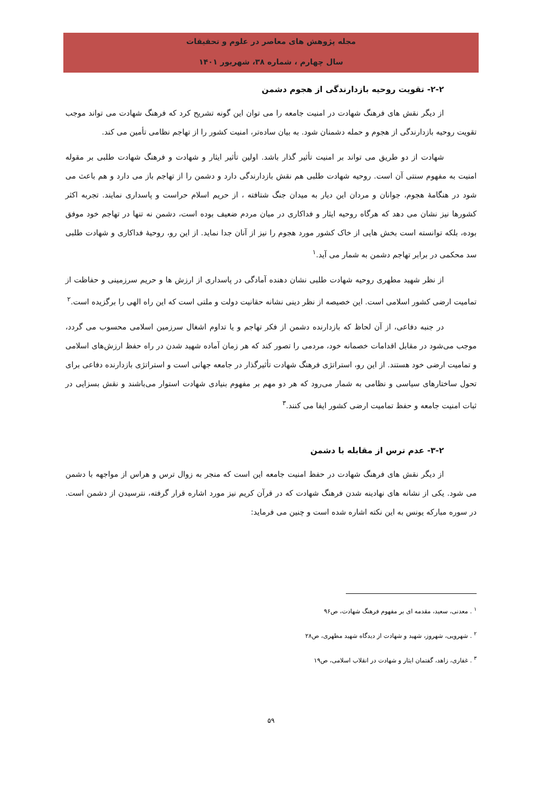مجله پژوهش های معاصر در علوم و تحقیقات
سال چهارم ، شماره ۳۸، شهریور ۱۴۰۱
۲-۲- تقویت روحیه بازدارندگی از هجوم دشمن
از دیگر نقش های فرهنگ شهادت در امنیت جامعه را می توان این گونه تشریح کرد که فرهنگ شهادت می تواند موجب تقویت روحیه بازدارندگی از هجوم و حمله دشمنان شود. به بیان ساده‌تر، امنیت کشور را از تهاجم نظامی تأمین می کند.
شهادت از دو طریق می تواند بر امنیت تأثیر گذار باشد. اولین تأثیر ایثار و شهادت و فرهنگ شهادت طلبی بر مقوله امنیت به مفهوم سنتی آن است. روحیه شهادت طلبی هم نقش بازدارندگی دارد و دشمن را از تهاجم باز می دارد و هم باعث می شود در هنگامهٔ هجوم، جوانان و مردان این دیار به میدان جنگ شتافته ، از حریم اسلام حراست و پاسداری نمایند. تجربه اکثر کشورها نیز نشان می دهد که هرگاه روحیه ایثار و فداکاری در میان مردم ضعیف بوده است، دشمن نه تنها در تهاجم خود موفق بوده، بلکه توانسته است بخش هایی از خاک کشور مورد هجوم را نیز از آنان جدا نماید. از این رو، روحیهٔ فداکاری و شهادت طلبی سد محکمی در برابر تهاجم دشمن به شمار می آید.<sup>۱</sup>
از نظر شهید مطهری روحیه شهادت طلبی نشان دهنده آمادگی در پاسداری از ارزش ها و حریم سرزمینی و حفاظت از تمامیت ارضی کشور اسلامی است. این خصیصه از نظر دینی نشانه حقانیت دولت و ملتی است که این راه الهی را برگزیده است.<sup>۲</sup>
در جنبه دفاعی، از آن لحاظ که بازدارنده دشمن از فکر تهاجم و یا تداوم اشغال سرزمین اسلامی محسوب می گردد، موجب می‌شود در مقابل اقدامات خصمانه خود، مردمی را تصور کند که هر زمان آماده شهید شدن در راه حفظ ارزش‌های اسلامی و تمامیت ارضی خود هستند. از این رو، استراتژی فرهنگ شهادت تأثیرگذار در جامعه جهانی است و استراتژی بازدارنده دفاعی برای تحول ساختارهای سیاسی و نظامی به شمار می‌رود که هر دو مهم بر مفهوم بنیادی شهادت استوار می‌باشند و نقش بسزایی در ثبات امنیت جامعه و حفظ تمامیت ارضی کشور ایفا می کنند.<sup>۳</sup>
۳-۲- عدم ترس از مقابله با دشمن
از دیگر نقش های فرهنگ شهادت در حفظ امنیت جامعه این است که منجر به زوال ترس و هراس از مواجهه با دشمن می شود. یکی از نشانه های نهادینه شدن فرهنگ شهادت که در قرآن کریم نیز مورد اشاره قرار گرفته، نترسیدن از دشمن است. در سوره مبارکه یونس به این نکته اشاره شده است و چنین می فرماید:
<sup>۱</sup> . معدنی، سعید، مقدمه ای بر مفهوم فرهنگ شهادت، ص۹۶
<sup>۲</sup> . شهرویی، شهروز، شهید و شهادت از دیدگاه شهید مطهری، ص۲۸
<sup>۳</sup> . غفاری، زاهد، گفتمان ایثار و شهادت در انقلاب اسلامی، ص۱۹
۵۹